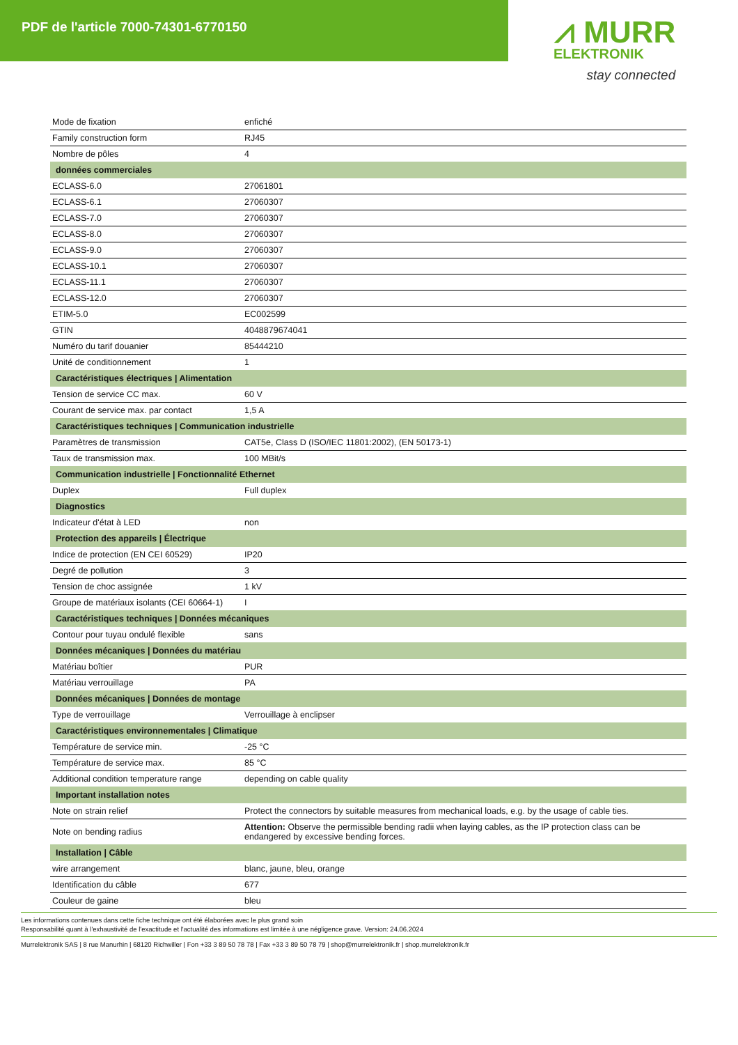PDF de l'article 7000-74301-6770150
⩘ MURR
ELEKTRONIK
stay connected
| Mode de fixation | enfiché |
| Family construction form | RJ45 |
| Nombre de pôles | 4 |
| données commerciales | |
| ECLASS-6.0 | 27061801 |
| ECLASS-6.1 | 27060307 |
| ECLASS-7.0 | 27060307 |
| ECLASS-8.0 | 27060307 |
| ECLASS-9.0 | 27060307 |
| ECLASS-10.1 | 27060307 |
| ECLASS-11.1 | 27060307 |
| ECLASS-12.0 | 27060307 |
| ETIM-5.0 | EC002599 |
| GTIN | 4048879674041 |
| Numéro du tarif douanier | 85444210 |
| Unité de conditionnement | 1 |
| Caractéristiques électriques / Alimentation | |
| Tension de service CC max. | 60 V |
| Courant de service max. par contact | 1,5 A |
| Caractéristiques techniques / Communication industrielle | |
| Paramètres de transmission | CAT5e, Class D (ISO/IEC 11801:2002), (EN 50173-1) |
| Taux de transmission max. | 100 MBit/s |
| Communication industrielle / Fonctionnalité Ethernet | |
| Duplex | Full duplex |
| Diagnostics | |
| Indicateur d'état à LED | non |
| Protection des appareils / Électrique | |
| Indice de protection (EN CEI 60529) | IP20 |
| Degré de pollution | 3 |
| Tension de choc assignée | 1 kV |
| Groupe de matériaux isolants (CEI 60664-1) | I |
| Caractéristiques techniques / Données mécaniques | |
| Contour pour tuyau ondulé flexible | sans |
| Données mécaniques / Données du matériau | |
| Matériau boîtier | PUR |
| Matériau verrouillage | PA |
| Données mécaniques / Données de montage | |
| Type de verrouillage | Verrouillage à enclipser |
| Caractéristiques environnementales / Climatique | |
| Température de service min. | -25 °C |
| Température de service max. | 85 °C |
| Additional condition temperature range | depending on cable quality |
| Important installation notes | |
| Note on strain relief | Protect the connectors by suitable measures from mechanical loads, e.g. by the usage of cable ties. |
| Note on bending radius | Attention: Observe the permissible bending radii when laying cables, as the IP protection class can be endangered by excessive bending forces. |
| Installation / Câble | |
| wire arrangement | blanc, jaune, bleu, orange |
| Identification du câble | 677 |
| Couleur de gaine | bleu |
Les informations contenues dans cette fiche technique ont été élaborées avec le plus grand soin
Responsabilité quant à l'exhaustivité de l'exactitude et l'actualité des informations est limitée à une négligence grave. Version: 24.06.2024
Murrelektronik SAS | 8 rue Manurhin | 68120 Richwiller | Fon +33 3 89 50 78 78 | Fax +33 3 89 50 78 79 | shop@murrelektronik.fr | shop.murrelektronik.fr